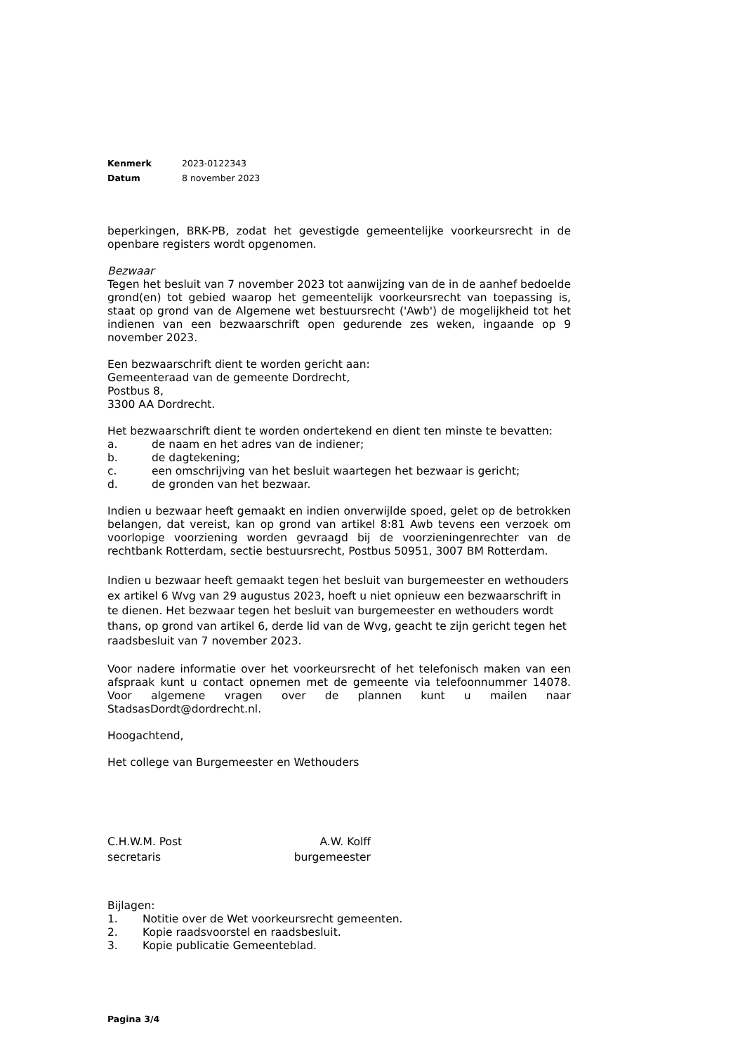Kenmerk 2023-0122343
Datum 8 november 2023
beperkingen, BRK-PB, zodat het gevestigde gemeentelijke voorkeursrecht in de openbare registers wordt opgenomen.
Bezwaar
Tegen het besluit van 7 november 2023 tot aanwijzing van de in de aanhef bedoelde grond(en) tot gebied waarop het gemeentelijk voorkeursrecht van toepassing is, staat op grond van de Algemene wet bestuursrecht ('Awb') de mogelijkheid tot het indienen van een bezwaarschrift open gedurende zes weken, ingaande op 9 november 2023.
Een bezwaarschrift dient te worden gericht aan:
Gemeenteraad van de gemeente Dordrecht,
Postbus 8,
3300 AA Dordrecht.
Het bezwaarschrift dient te worden ondertekend en dient ten minste te bevatten:
a. de naam en het adres van de indiener;
b. de dagtekening;
c. een omschrijving van het besluit waartegen het bezwaar is gericht;
d. de gronden van het bezwaar.
Indien u bezwaar heeft gemaakt en indien onverwijlde spoed, gelet op de betrokken belangen, dat vereist, kan op grond van artikel 8:81 Awb tevens een verzoek om voorlopige voorziening worden gevraagd bij de voorzieningenrechter van de rechtbank Rotterdam, sectie bestuursrecht, Postbus 50951, 3007 BM Rotterdam.
Indien u bezwaar heeft gemaakt tegen het besluit van burgemeester en wethouders ex artikel 6 Wvg van 29 augustus 2023, hoeft u niet opnieuw een bezwaarschrift in te dienen. Het bezwaar tegen het besluit van burgemeester en wethouders wordt thans, op grond van artikel 6, derde lid van de Wvg, geacht te zijn gericht tegen het raadsbesluit van 7 november 2023.
Voor nadere informatie over het voorkeursrecht of het telefonisch maken van een afspraak kunt u contact opnemen met de gemeente via telefoonnummer 14078. Voor algemene vragen over de plannen kunt u mailen naar StadsasDordt@dordrecht.nl.
Hoogachtend,
Het college van Burgemeester en Wethouders
C.H.W.M. Post A.W. Kolff
secretaris burgemeester
Bijlagen:
1. Notitie over de Wet voorkeursrecht gemeenten.
2. Kopie raadsvoorstel en raadsbesluit.
3. Kopie publicatie Gemeenteblad.
Pagina 3/4